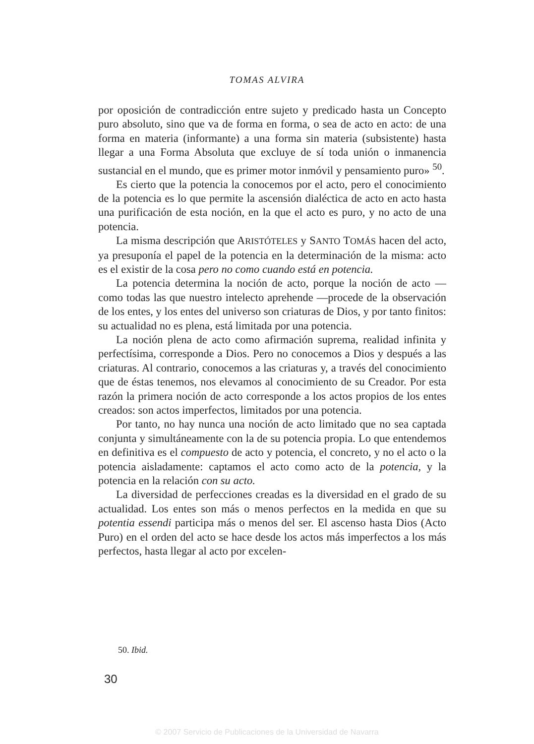TOMAS ALVIRA
por oposición de contradicción entre sujeto y predicado hasta un Concepto puro absoluto, sino que va de forma en forma, o sea de acto en acto: de una forma en materia (informante) a una forma sin materia (subsistente) hasta llegar a una Forma Absoluta que excluye de sí toda unión o inmanencia sustancial en el mundo, que es primer motor inmóvil y pensamiento puro» <sup>50</sup>.
Es cierto que la potencia la conocemos por el acto, pero el conocimiento de la potencia es lo que permite la ascensión dialéctica de acto en acto hasta una purificación de esta noción, en la que el acto es puro, y no acto de una potencia.
La misma descripción que ARISTÓTELES y SANTO TOMÁS hacen del acto, ya presuponía el papel de la potencia en la determinación de la misma: acto es el existir de la cosa pero no como cuando está en potencia.
La potencia determina la noción de acto, porque la noción de acto —como todas las que nuestro intelecto aprehende —procede de la observación de los entes, y los entes del universo son criaturas de Dios, y por tanto finitos: su actualidad no es plena, está limitada por una potencia.
La noción plena de acto como afirmación suprema, realidad infinita y perfectísima, corresponde a Dios. Pero no conocemos a Dios y después a las criaturas. Al contrario, conocemos a las criaturas y, a través del conocimiento que de éstas tenemos, nos elevamos al conocimiento de su Creador. Por esta razón la primera noción de acto corresponde a los actos propios de los entes creados: son actos imperfectos, limitados por una potencia.
Por tanto, no hay nunca una noción de acto limitado que no sea captada conjunta y simultáneamente con la de su potencia propia. Lo que entendemos en definitiva es el compuesto de acto y potencia, el concreto, y no el acto o la potencia aisladamente: captamos el acto como acto de la potencia, y la potencia en la relación con su acto.
La diversidad de perfecciones creadas es la diversidad en el grado de su actualidad. Los entes son más o menos perfectos en la medida en que su potentia essendi participa más o menos del ser. El ascenso hasta Dios (Acto Puro) en el orden del acto se hace desde los actos más imperfectos a los más perfectos, hasta llegar al acto por excelen-
50. Ibid.
30
© 2007 Servicio de Publicaciones de la Universidad de Navarra